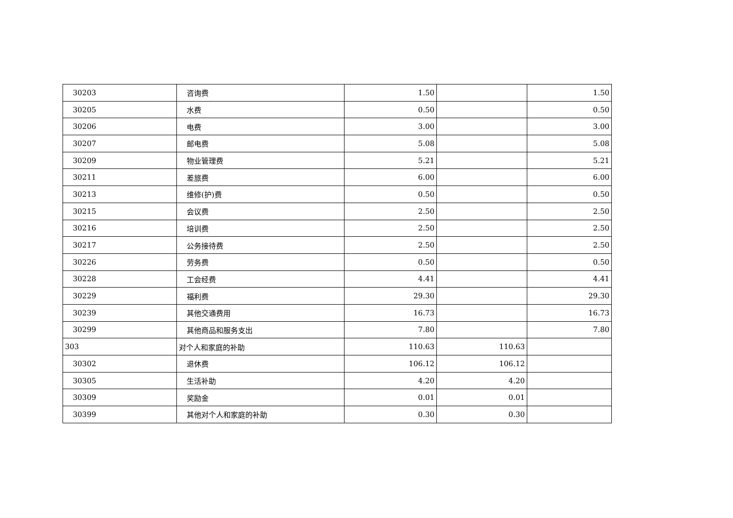| 30203 | 咨询费 | 1.50 | | 1.50 |
| 30205 | 水费 | 0.50 | | 0.50 |
| 30206 | 电费 | 3.00 | | 3.00 |
| 30207 | 邮电费 | 5.08 | | 5.08 |
| 30209 | 物业管理费 | 5.21 | | 5.21 |
| 30211 | 差旅费 | 6.00 | | 6.00 |
| 30213 | 维修(护)费 | 0.50 | | 0.50 |
| 30215 | 会议费 | 2.50 | | 2.50 |
| 30216 | 培训费 | 2.50 | | 2.50 |
| 30217 | 公务接待费 | 2.50 | | 2.50 |
| 30226 | 劳务费 | 0.50 | | 0.50 |
| 30228 | 工会经费 | 4.41 | | 4.41 |
| 30229 | 福利费 | 29.30 | | 29.30 |
| 30239 | 其他交通费用 | 16.73 | | 16.73 |
| 30299 | 其他商品和服务支出 | 7.80 | | 7.80 |
| 303 | 对个人和家庭的补助 | 110.63 | 110.63 | |
| 30302 | 退休费 | 106.12 | 106.12 | |
| 30305 | 生活补助 | 4.20 | 4.20 | |
| 30309 | 奖励金 | 0.01 | 0.01 | |
| 30399 | 其他对个人和家庭的补助 | 0.30 | 0.30 | |